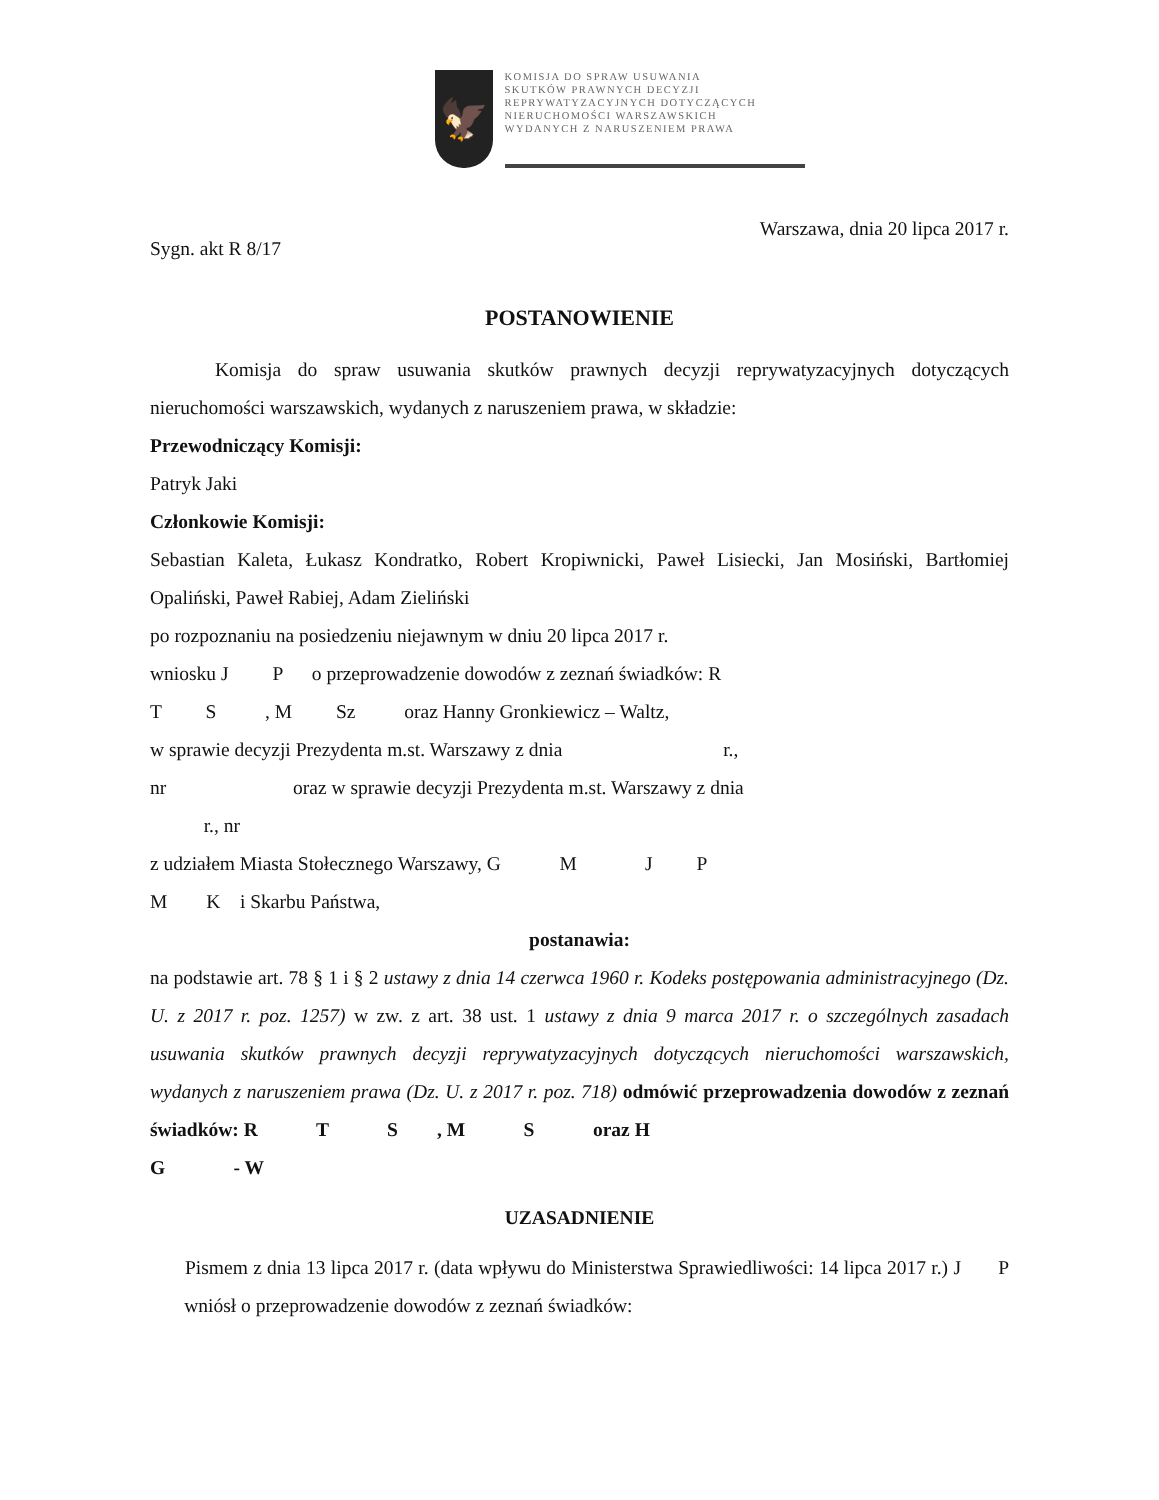🦅
KOMISJA DO SPRAW USUWANIA
SKUTKÓW PRAWNYCH DECYZJI
REPRYWATYZACYJNYCH DOTYCZĄCYCH
NIERUCHOMOŚCI WARSZAWSKICH
WYDANYCH Z NARUSZENIEM PRAWA
Sygn. akt R 8/17 Warszawa, dnia 20 lipca 2017 r.
POSTANOWIENIE
Komisja do spraw usuwania skutków prawnych decyzji reprywatyzacyjnych dotyczących nieruchomości warszawskich, wydanych z naruszeniem prawa, w składzie:
Przewodniczący Komisji:
Patryk Jaki
Członkowie Komisji:
Sebastian Kaleta, Łukasz Kondratko, Robert Kropiwnicki, Paweł Lisiecki, Jan Mosiński, Bartłomiej Opaliński, Paweł Rabiej, Adam Zieliński
po rozpoznaniu na posiedzeniu niejawnym w dniu 20 lipca 2017 r.
wniosku J P o przeprowadzenie dowodów z zeznań świadków: R
T S , M Sz oraz Hanny Gronkiewicz – Waltz,
w sprawie decyzji Prezydenta m.st. Warszawy z dnia r.,
nr oraz w sprawie decyzji Prezydenta m.st. Warszawy z dnia
r., nr
z udziałem Miasta Stołecznego Warszawy, G M J P
M K i Skarbu Państwa,
postanawia:
na podstawie art. 78 § 1 i § 2 ustawy z dnia 14 czerwca 1960 r. Kodeks postępowania administracyjnego (Dz. U. z 2017 r. poz. 1257) w zw. z art. 38 ust. 1 ustawy z dnia 9 marca 2017 r. o szczególnych zasadach usuwania skutków prawnych decyzji reprywatyzacyjnych dotyczących nieruchomości warszawskich, wydanych z naruszeniem prawa (Dz. U. z 2017 r. poz. 718) odmówić przeprowadzenia dowodów z zeznań świadków: R T S , M S oraz H
G - W
UZASADNIENIE
Pismem z dnia 13 lipca 2017 r. (data wpływu do Ministerstwa Sprawiedliwości: 14 lipca 2017 r.) J P wniósł o przeprowadzenie dowodów z zeznań świadków: